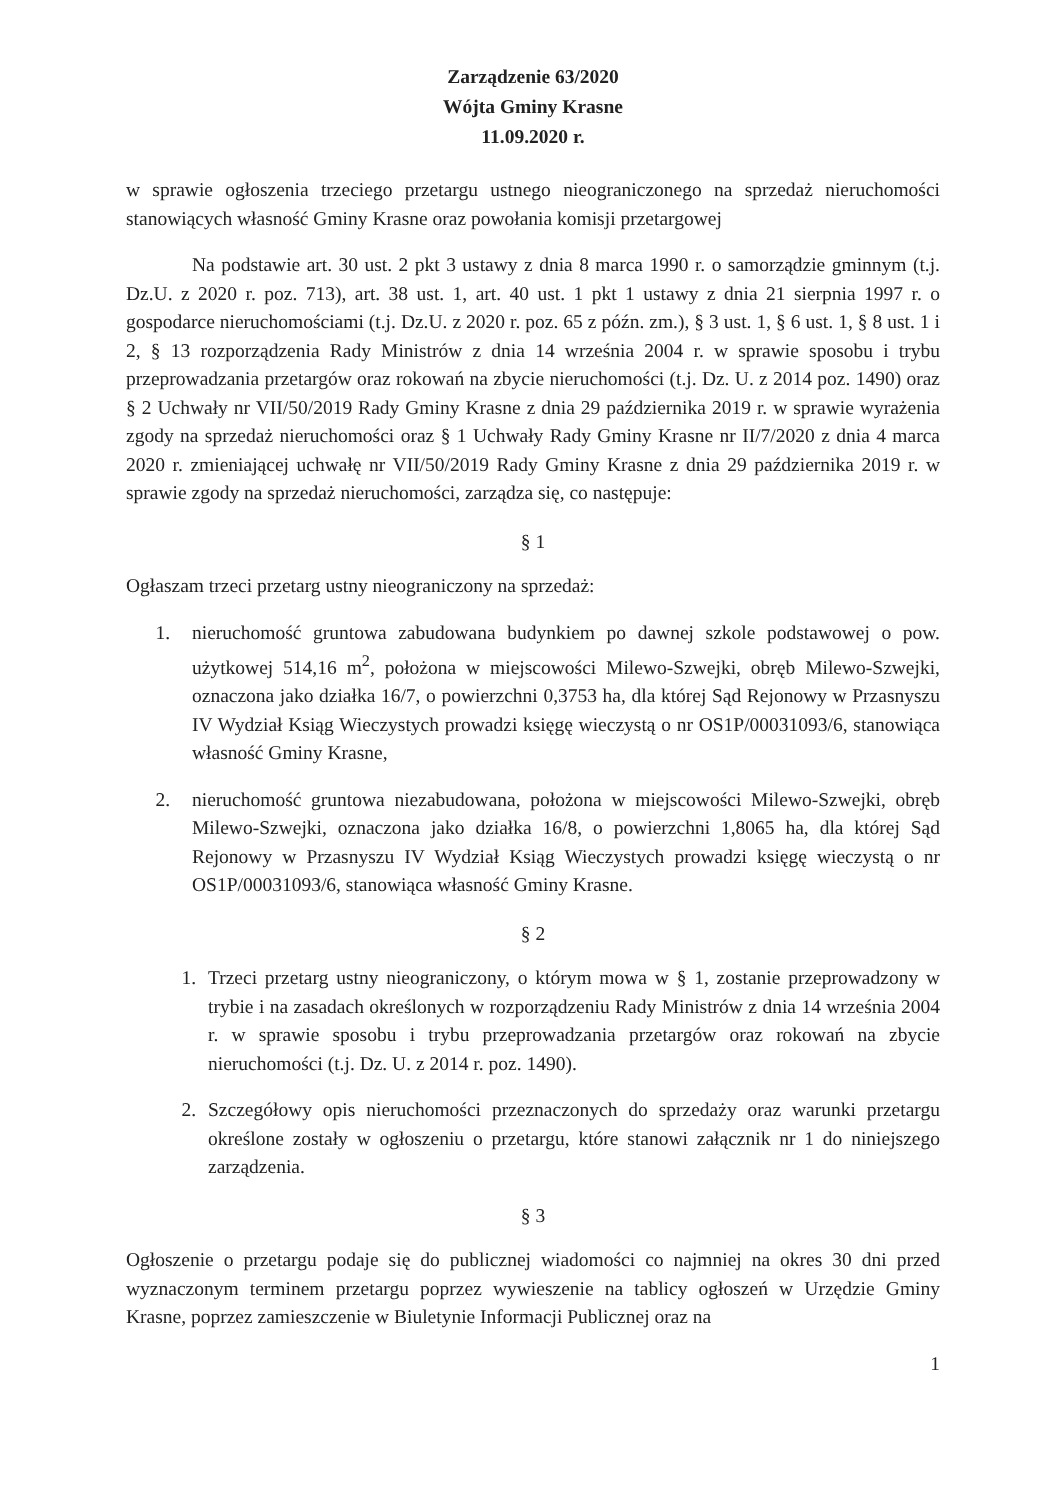Zarządzenie 63/2020
Wójta Gminy Krasne
11.09.2020 r.
w sprawie ogłoszenia trzeciego przetargu ustnego nieograniczonego na sprzedaż nieruchomości stanowiących własność Gminy Krasne oraz powołania komisji przetargowej
Na podstawie art. 30 ust. 2 pkt 3 ustawy z dnia 8 marca 1990 r. o samorządzie gminnym (t.j. Dz.U. z 2020 r. poz. 713), art. 38 ust. 1, art. 40 ust. 1 pkt 1 ustawy z dnia 21 sierpnia 1997 r. o gospodarce nieruchomościami (t.j. Dz.U. z 2020 r. poz. 65 z późn. zm.), § 3 ust. 1, § 6 ust. 1, § 8 ust. 1 i 2, § 13 rozporządzenia Rady Ministrów z dnia 14 września 2004 r. w sprawie sposobu i trybu przeprowadzania przetargów oraz rokowań na zbycie nieruchomości (t.j. Dz. U. z 2014 poz. 1490) oraz § 2 Uchwały nr VII/50/2019 Rady Gminy Krasne z dnia 29 października 2019 r. w sprawie wyrażenia zgody na sprzedaż nieruchomości oraz § 1 Uchwały Rady Gminy Krasne nr II/7/2020 z dnia 4 marca 2020 r. zmieniającej uchwałę nr VII/50/2019 Rady Gminy Krasne z dnia 29 października 2019 r. w sprawie zgody na sprzedaż nieruchomości, zarządza się, co następuje:
§ 1
Ogłaszam trzeci przetarg ustny nieograniczony na sprzedaż:
1. nieruchomość gruntowa zabudowana budynkiem po dawnej szkole podstawowej o pow. użytkowej 514,16 m<sup>2</sup>, położona w miejscowości Milewo-Szwejki, obręb Milewo-Szwejki, oznaczona jako działka 16/7, o powierzchni 0,3753 ha, dla której Sąd Rejonowy w Przasnyszu IV Wydział Ksiąg Wieczystych prowadzi księgę wieczystą o nr OS1P/00031093/6, stanowiąca własność Gminy Krasne,
2. nieruchomość gruntowa niezabudowana, położona w miejscowości Milewo-Szwejki, obręb Milewo-Szwejki, oznaczona jako działka 16/8, o powierzchni 1,8065 ha, dla której Sąd Rejonowy w Przasnyszu IV Wydział Ksiąg Wieczystych prowadzi księgę wieczystą o nr OS1P/00031093/6, stanowiąca własność Gminy Krasne.
§ 2
1. Trzeci przetarg ustny nieograniczony, o którym mowa w § 1, zostanie przeprowadzony w trybie i na zasadach określonych w rozporządzeniu Rady Ministrów z dnia 14 września 2004 r. w sprawie sposobu i trybu przeprowadzania przetargów oraz rokowań na zbycie nieruchomości (t.j. Dz. U. z 2014 r. poz. 1490).
2. Szczegółowy opis nieruchomości przeznaczonych do sprzedaży oraz warunki przetargu określone zostały w ogłoszeniu o przetargu, które stanowi załącznik nr 1 do niniejszego zarządzenia.
§ 3
Ogłoszenie o przetargu podaje się do publicznej wiadomości co najmniej na okres 30 dni przed wyznaczonym terminem przetargu poprzez wywieszenie na tablicy ogłoszeń w Urzędzie Gminy Krasne, poprzez zamieszczenie w Biuletynie Informacji Publicznej oraz na
1